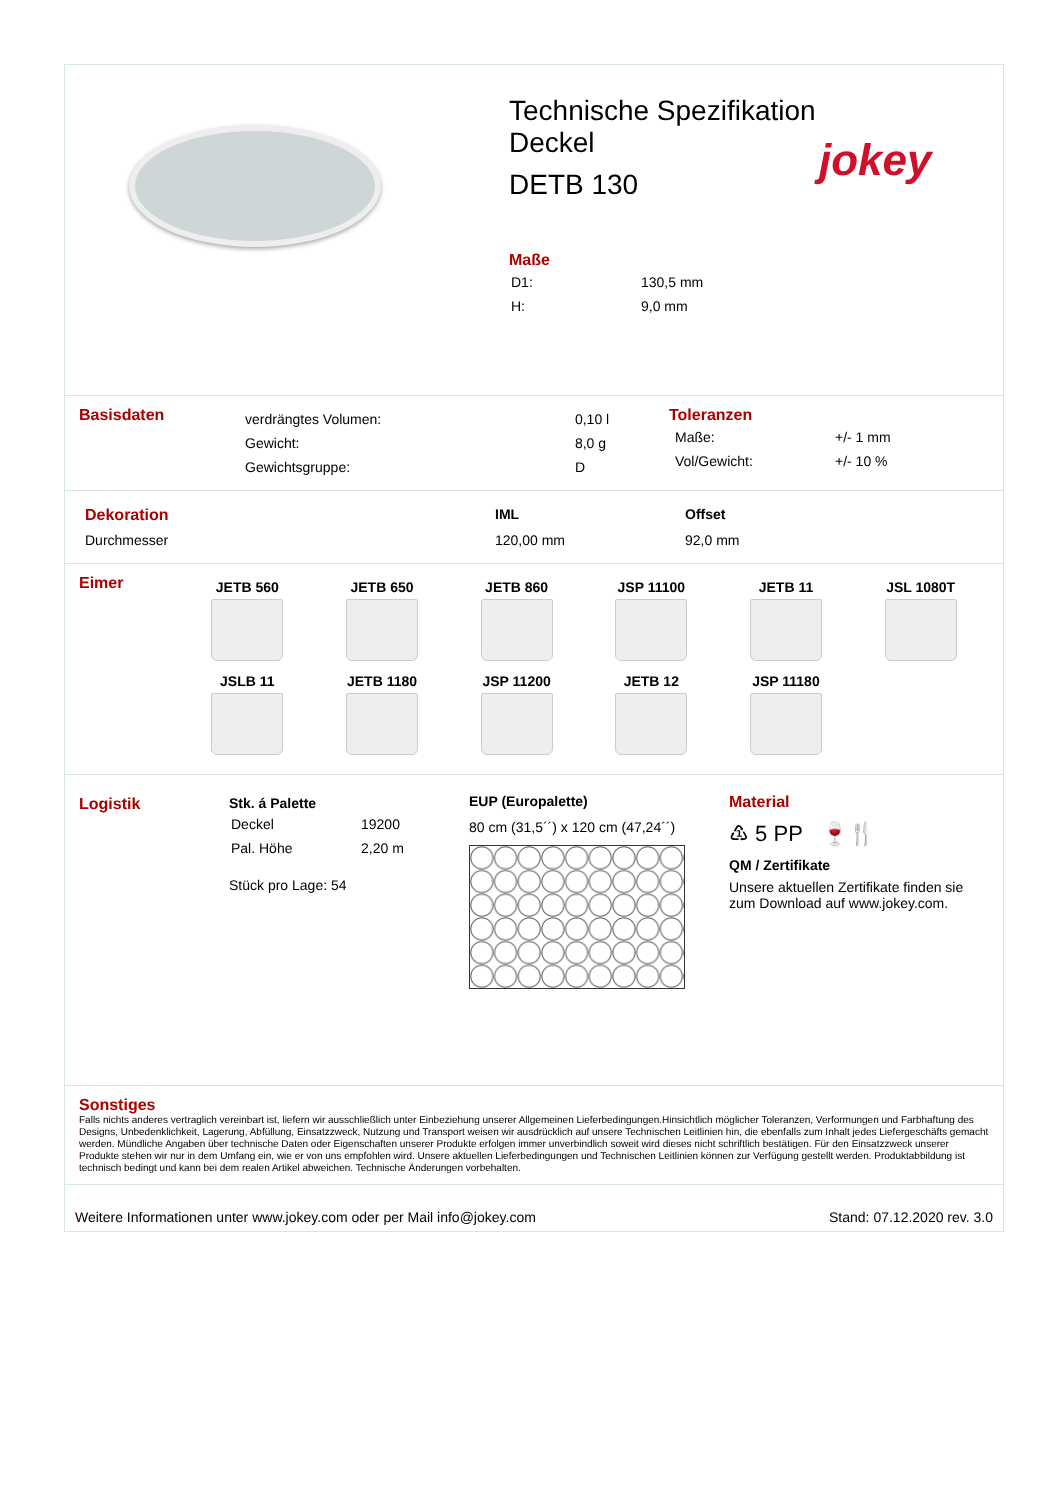Technische Spezifikation
Deckel
DETB 130
Maße
| D1: | 130,5 mm |
| H: | 9,0 mm |
jokey
Basisdaten
| verdrängtes Volumen: | 0,10 l |
| Gewicht: | 8,0 g |
| Gewichtsgruppe: | D |
Toleranzen
| Maße: | +/- 1 mm |
| Vol/Gewicht: | +/- 10 % |
| Dekoration | IML | Offset |
| Durchmesser | 120,00 mm | 92,0 mm |
Eimer
| JETB 560 | JETB 650 | JETB 860 | JSP 11100 | JETB 11 | JSL 1080T |
| JSLB 11 | JETB 1180 | JSP 11200 | JETB 12 | JSP 11180 | |
Logistik Stk. á Palette
| Deckel | 19200 |
| Pal. Höhe | 2,20 m |
Stück pro Lage: 54
EUP (Europalette)
80 cm (31,5´´) x 120 cm (47,24´´)
Material
♳ 5 PP 🍷🍴
QM / Zertifikate
Unsere aktuellen Zertifikate finden sie zum Download auf www.jokey.com.
Sonstiges
Falls nichts anderes vertraglich vereinbart ist, liefern wir ausschließlich unter Einbeziehung unserer Allgemeinen Lieferbedingungen.Hinsichtlich möglicher Toleranzen, Verformungen und Farbhaftung des Designs, Unbedenklichkeit, Lagerung, Abfüllung, Einsatzzweck, Nutzung und Transport weisen wir ausdrücklich auf unsere Technischen Leitlinien hin, die ebenfalls zum Inhalt jedes Liefergeschäfts gemacht werden. Mündliche Angaben über technische Daten oder Eigenschaften unserer Produkte erfolgen immer unverbindlich soweit wird dieses nicht schriftlich bestätigen. Für den Einsatzzweck unserer Produkte stehen wir nur in dem Umfang ein, wie er von uns empfohlen wird. Unsere aktuellen Lieferbedingungen und Technischen Leitlinien können zur Verfügung gestellt werden. Produktabbildung ist technisch bedingt und kann bei dem realen Artikel abweichen. Technische Änderungen vorbehalten.
Weitere Informationen unter www.jokey.com oder per Mail info@jokey.com Stand: 07.12.2020 rev. 3.0